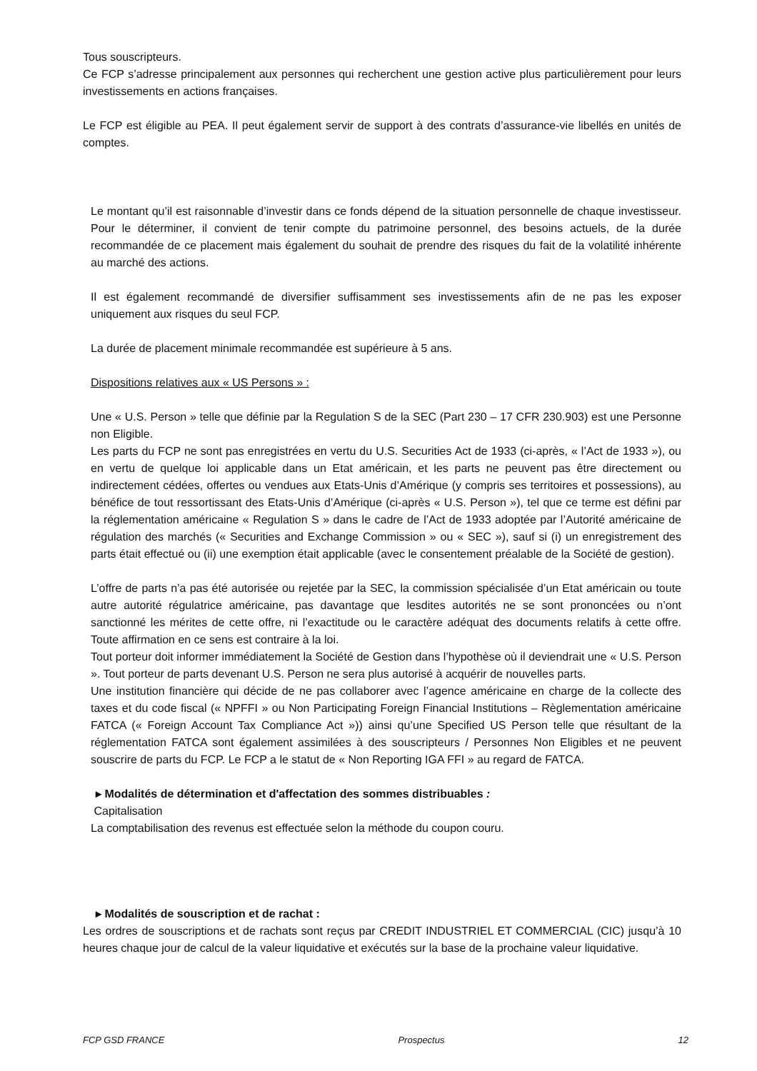Tous souscripteurs.
Ce FCP s’adresse principalement aux personnes qui recherchent une gestion active plus particulièrement pour leurs investissements en actions françaises.
Le FCP est éligible au PEA. Il peut également servir de support à des contrats d’assurance-vie libellés en unités de comptes.
Le montant qu’il est raisonnable d’investir dans ce fonds dépend de la situation personnelle de chaque investisseur. Pour le déterminer, il convient de tenir compte du patrimoine personnel, des besoins actuels, de la durée recommandée de ce placement mais également du souhait de prendre des risques du fait de la volatilité inhérente au marché des actions.
Il est également recommandé de diversifier suffisamment ses investissements afin de ne pas les exposer uniquement aux risques du seul FCP.
La durée de placement minimale recommandée est supérieure à 5 ans.
Dispositions relatives aux « US Persons » :
Une « U.S. Person » telle que définie par la Regulation S de la SEC (Part 230 – 17 CFR 230.903) est une Personne non Eligible.
Les parts du FCP ne sont pas enregistrées en vertu du U.S. Securities Act de 1933 (ci-après, « l’Act de 1933 »), ou en vertu de quelque loi applicable dans un Etat américain, et les parts ne peuvent pas être directement ou indirectement cédées, offertes ou vendues aux Etats-Unis d’Amérique (y compris ses territoires et possessions), au bénéfice de tout ressortissant des Etats-Unis d’Amérique (ci-après « U.S. Person »), tel que ce terme est défini par la réglementation américaine « Regulation S » dans le cadre de l’Act de 1933 adoptée par l’Autorité américaine de régulation des marchés (« Securities and Exchange Commission » ou « SEC »), sauf si (i) un enregistrement des parts était effectué ou (ii) une exemption était applicable (avec le consentement préalable de la Société de gestion).
L’offre de parts n’a pas été autorisée ou rejetée par la SEC, la commission spécialisée d’un Etat américain ou toute autre autorité régulatrice américaine, pas davantage que lesdites autorités ne se sont prononcées ou n’ont sanctionné les mérites de cette offre, ni l’exactitude ou le caractère adéquat des documents relatifs à cette offre. Toute affirmation en ce sens est contraire à la loi.
Tout porteur doit informer immédiatement la Société de Gestion dans l’hypothèse où il deviendrait une « U.S. Person ». Tout porteur de parts devenant U.S. Person ne sera plus autorisé à acquérir de nouvelles parts.
Une institution financière qui décide de ne pas collaborer avec l’agence américaine en charge de la collecte des taxes et du code fiscal (« NPFFI » ou Non Participating Foreign Financial Institutions – Règlementation américaine FATCA (« Foreign Account Tax Compliance Act »)) ainsi qu’une Specified US Person telle que résultant de la réglementation FATCA sont également assimilées à des souscripteurs / Personnes Non Eligibles et ne peuvent souscrire de parts du FCP. Le FCP a le statut de « Non Reporting IGA FFI » au regard de FATCA.
▸ Modalités de détermination et d'affectation des sommes distribuables :
Capitalisation
La comptabilisation des revenus est effectuée selon la méthode du coupon couru.
▸ Modalités de souscription et de rachat :
Les ordres de souscriptions et de rachats sont reçus par CREDIT INDUSTRIEL ET COMMERCIAL (CIC) jusqu’à 10 heures chaque jour de calcul de la valeur liquidative et exécutés sur la base de la prochaine valeur liquidative.
FCP GSD FRANCE Prospectus 12